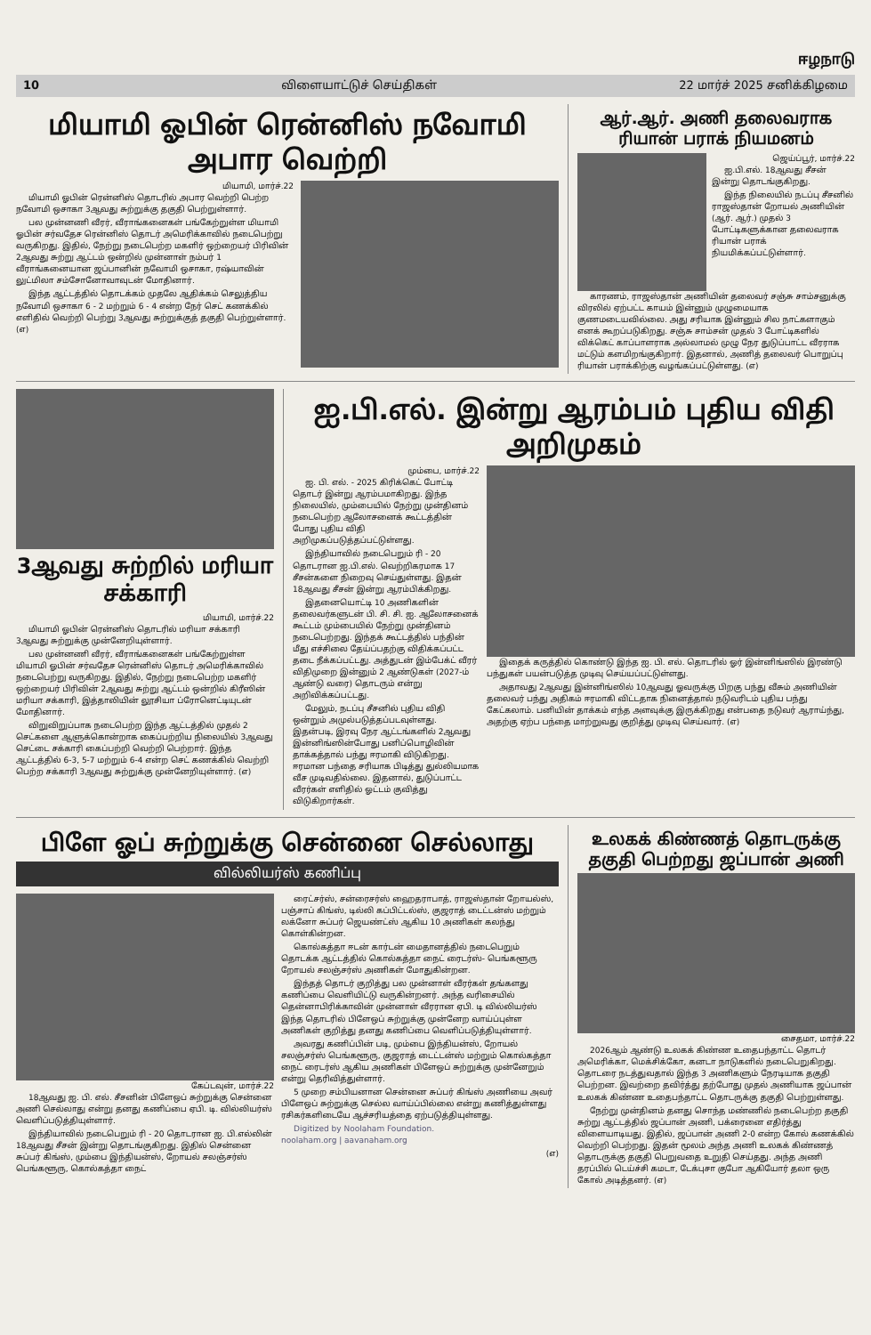ஈழநாடு
10 விளையாட்டுச் செய்திகள் 22 மார்ச் 2025 சனிக்கிழமை
மியாமி ஓபின் ரென்னிஸ் நவோமி அபார வெற்றி
மியாமி, மார்ச்.22
மியாமி ஓபின் ரென்னிஸ் தொடரில் அபார வெற்றி பெற்ற நவோமி ஒசாகா 3ஆவது சுற்றுக்கு தகுதி பெற்றுள்ளார்.
பல முன்னணி வீரர், வீராங்கனைகள் பங்கேற்றுள்ள மியாமி ஓபின் சர்வதேச ரென்னிஸ் தொடர் அமெரிக்காவில் நடைபெற்று வருகிறது. இதில், நேற்று நடைபெற்ற மகளிர் ஒற்றையர் பிரிவின் 2ஆவது சுற்று ஆட்டம் ஒன்றில் முன்னாள் நம்பர் 1 வீராங்கனையான ஜப்பானின் நவோமி ஒசாகா, ரஷ்யாவின் லுட்மிலா சம்சோனோவாவுடன் மோதினார்.
இந்த ஆட்டத்தில் தொடக்கம் முதலே ஆதிக்கம் செலுத்திய நவோமி ஒசாகா 6 - 2 மற்றும் 6 - 4 என்ற நேர் செட் கணக்கில் எளிதில் வெற்றி பெற்று 3ஆவது சுற்றுக்குத் தகுதி பெற்றுள்ளார். (எ)
ஆர்.ஆர். அணி தலைவராக ரியான் பராக் நியமனம்
ஜெய்ப்பூர், மார்ச்.22
ஐ.பி.எல். 18ஆவது சீசன் இன்று தொடங்குகிறது.
இந்த நிலையில் நடப்பு சீசனில் ராஜஸ்தான் றோயல் அணியின் (ஆர். ஆர்.) முதல் 3 போட்டிகளுக்கான தலைவராக ரியான் பராக் நியமிக்கப்பட்டுள்ளார்.
காரணம், ராஜஸ்தான் அணியின் தலைவர் சஞ்சு சாம்சனுக்கு விரலில் ஏற்பட்ட காயம் இன்னும் முழுமையாக குணமடையவில்லை. அது சரியாக இன்னும் சில நாட்களாகும் எனக் கூறப்படுகிறது. சஞ்சு சாம்சன் முதல் 3 போட்டிகளில் விக்கெட் காப்பாளராக அல்லாமல் முழு நேர துடுப்பாட்ட வீரராக மட்டும் களமிறங்குகிறார். இதனால், அணித் தலைவர் பொறுப்பு ரியான் பராக்கிற்கு வழங்கப்பட்டுள்ளது. (எ)
3ஆவது சுற்றில் மரியா சக்காரி
மியாமி, மார்ச்.22
மியாமி ஓபின் ரென்னிஸ் தொடரில் மரியா சக்காரி 3ஆவது சுற்றுக்கு முன்னேறியுள்ளார்.
பல முன்னணி வீரர், வீராங்கனைகள் பங்கேற்றுள்ள மியாமி ஓபின் சர்வதேச ரென்னிஸ் தொடர் அமெரிக்காவில் நடைபெற்று வருகிறது. இதில், நேற்று நடைபெற்ற மகளிர் ஒற்றையர் பிரிவின் 2ஆவது சுற்று ஆட்டம் ஒன்றில் கிரீஸின் மரியா சக்காரி, இத்தாலியின் லூசியா ப்ரோனெட்டியுடன் மோதினார்.
விறுவிறுப்பாக நடைபெற்ற இந்த ஆட்டத்தில் முதல் 2 செட்களை ஆளுக்கொன்றாக கைப்பற்றிய நிலையில் 3ஆவது செட்டை சக்காரி கைப்பற்றி வெற்றி பெற்றார். இந்த ஆட்டத்தில் 6-3, 5-7 மற்றும் 6-4 என்ற செட் கணக்கில் வெற்றி பெற்ற சக்காரி 3ஆவது சுற்றுக்கு முன்னேறியுள்ளார். (எ)
ஐ.பி.எல். இன்று ஆரம்பம் புதிய விதி அறிமுகம்
மும்பை, மார்ச்.22
ஐ. பி. எல். - 2025 கிரிக்கெட் போட்டி தொடர் இன்று ஆரம்பமாகிறது. இந்த நிலையில், மும்பையில் நேற்று முன்தினம் நடைபெற்ற ஆலோசனைக் கூட்டத்தின் போது புதிய விதி அறிமுகப்படுத்தப்பட்டுள்ளது.
இந்தியாவில் நடைபெறும் ரி - 20 தொடரான ஐ.பி.எல். வெற்றிகரமாக 17 சீசன்களை நிறைவு செய்துள்ளது. இதன் 18ஆவது சீசன் இன்று ஆரம்பிக்கிறது.
இதனையொட்டி 10 அணிகளின் தலைவர்களுடன் பி. சி. சி. ஐ. ஆலோசனைக் கூட்டம் மும்பையில் நேற்று முன்தினம் நடைபெற்றது. இந்தக் கூட்டத்தில் பந்தின் மீது எச்சிலை தேய்ப்பதற்கு விதிக்கப்பட்ட தடை நீக்கப்பட்டது. அத்துடன் இம்பேக்ட் வீரர் விதிமுறை இன்னும் 2 ஆண்டுகள் (2027-ம் ஆண்டு வரை) தொடரும் என்று அறிவிக்கப்பட்டது.
மேலும், நடப்பு சீசனில் புதிய விதி ஒன்றும் அமுல்படுத்தப்படவுள்ளது. இதன்படி, இரவு நேர ஆட்டங்களில் 2ஆவது இன்னிங்ஸின்போது பனிப்பொழிவின் தாக்கத்தால் பந்து ஈரமாகி விடுகிறது. ஈரமான பந்தை சரியாக பிடித்து துல்லியமாக வீச முடிவதில்லை. இதனால், துடுப்பாட்ட வீரர்கள் எளிதில் ஓட்டம் குவித்து விடுகிறார்கள்.
இதைக் கருத்தில் கொண்டு இந்த ஐ. பி. எல். தொடரில் ஓர் இன்னிங்ஸில் இரண்டு பந்துகள் பயன்படுத்த முடிவு செய்யப்பட்டுள்ளது.
அதாவது 2ஆவது இன்னிங்ஸில் 10ஆவது ஓவருக்கு பிறகு பந்து வீசும் அணியின் தலைவர் பந்து அதிகம் ஈரமாகி விட்டதாக நினைத்தால் நடுவரிடம் புதிய பந்து கேட்கலாம். பனியின் தாக்கம் எந்த அளவுக்கு இருக்கிறது என்பதை நடுவர் ஆராய்ந்து, அதற்கு ஏற்ப பந்தை மாற்றுவது குறித்து முடிவு செய்வார். (எ)
பிளே ஓப் சுற்றுக்கு சென்னை செல்லாது
வில்லியர்ஸ் கணிப்பு
கேப்டவுன், மார்ச்.22
18ஆவது ஐ. பி. எல். சீசனின் பிளேஒப் சுற்றுக்கு சென்னை அணி செல்லாது என்று தனது கணிப்பை ஏபி. டி. வில்லியர்ஸ் வெளிப்படுத்தியுள்ளார்.
இந்தியாவில் நடைபெறும் ரி - 20 தொடரான ஐ. பி.எல்லின் 18ஆவது சீசன் இன்று தொடங்குகிறது. இதில் சென்னை சுப்பர் கிங்ஸ், மும்பை இந்தியன்ஸ், றோயல் சலஞ்சர்ஸ் பெங்களூரு, கொல்கத்தா நைட்
ரைட்சர்ஸ், சன்ரைசர்ஸ் ஹைதராபாத், ராஜஸ்தான் றோயல்ஸ், பஞ்சாப் கிங்ஸ், டில்லி கப்பிட்டல்ஸ், குஜராத் டைட்டன்ஸ் மற்றும் லக்னோ சுப்பர் ஜெயண்ட்ஸ் ஆகிய 10 அணிகள் கலந்து கொள்கின்றன.
கொல்கத்தா ஈடன் கார்டன் மைதானத்தில் நடைபெறும் தொடக்க ஆட்டத்தில் கொல்கத்தா நைட் ரைடர்ஸ்- பெங்களூரு றோயல் சலஞ்சர்ஸ் அணிகள் மோதுகின்றன.
இந்தத் தொடர் குறித்து பல முன்னாள் வீரர்கள் தங்களது கணிப்பை வெளியிட்டு வருகின்றனர். அந்த வரிசையில் தென்னாபிரிக்காவின் முன்னாள் வீரரான ஏபி. டி வில்லியர்ஸ் இந்த தொடரில் பிளேஒப் சுற்றுக்கு முன்னேற வாய்ப்புள்ள அணிகள் குறித்து தனது கணிப்பை வெளிப்படுத்தியுள்ளார்.
அவரது கணிப்பின் படி, மும்பை இந்தியன்ஸ், றோயல் சலஞ்சர்ஸ் பெங்களூரு, குஜராத் டைட்டன்ஸ் மற்றும் கொல்கத்தா நைட் ரைடர்ஸ் ஆகிய அணிகள் பிளேஒப் சுற்றுக்கு முன்னேறும் என்று தெரிவித்துள்ளார்.
5 முறை சம்பியனான சென்னை சுப்பர் கிங்ஸ் அணியை அவர் பிளேஒப் சுற்றுக்கு செல்ல வாய்ப்பில்லை என்று கணித்துள்ளது ரசிகர்களிடையே ஆச்சரியத்தை ஏற்படுத்தியுள்ளது.
Digitized by Noolaham Foundation.
noolaham.org | aavanaham.org
(எ)
உலகக் கிண்ணத் தொடருக்கு தகுதி பெற்றது ஜப்பான் அணி
சைதமா, மார்ச்.22
2026ஆம் ஆண்டு உலகக் கிண்ண உதைபந்தாட்ட தொடர் அமெரிக்கா, மெக்சிக்கோ, கனடா நாடுகளில் நடைபெறுகிறது. தொடரை நடத்துவதால் இந்த 3 அணிகளும் நேரடியாக தகுதி பெற்றன. இவற்றை தவிர்த்து தற்போது முதல் அணியாக ஜப்பான் உலகக் கிண்ண உதைபந்தாட்ட தொடருக்கு தகுதி பெற்றுள்ளது.
நேற்று முன்தினம் தனது சொந்த மண்ணில் நடைபெற்ற தகுதி சுற்று ஆட்டத்தில் ஜப்பான் அணி, பக்ரைனை எதிர்த்து விளையாடியது. இதில், ஜப்பான் அணி 2-0 என்ற கோல் கணக்கில் வெற்றி பெற்றது. இதன் மூலம் அந்த அணி உலகக் கிண்ணத் தொடருக்கு தகுதி பெறுவதை உறுதி செய்தது. அந்த அணி தரப்பில் டெய்ச்சி கமடா, டேக்புசா குபோ ஆகியோர் தலா ஒரு கோல் அடித்தனர். (எ)